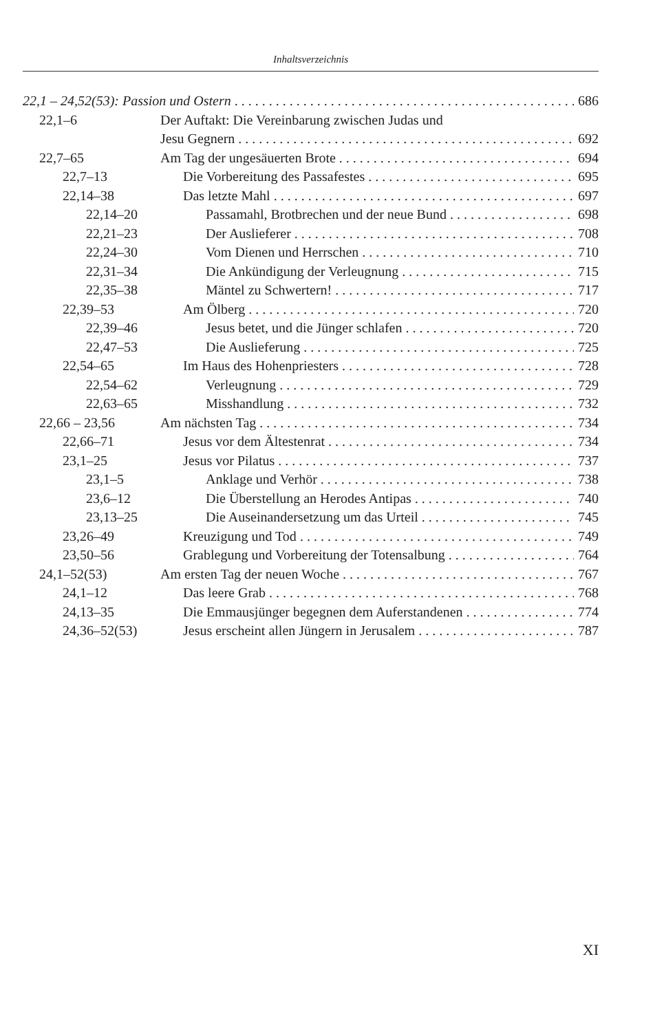Inhaltsverzeichnis
22,1 – 24,52(53): Passion und Ostern 686
22,1–6 Der Auftakt: Die Vereinbarung zwischen Judas und
Jesu Gegnern 692
22,7–65 Am Tag der ungesäuerten Brote 694
22,7–13 Die Vorbereitung des Passafestes 695
22,14–38 Das letzte Mahl 697
22,14–20 Passamahl, Brotbrechen und der neue Bund 698
22,21–23 Der Auslieferer 708
22,24–30 Vom Dienen und Herrschen 710
22,31–34 Die Ankündigung der Verleugnung 715
22,35–38 Mäntel zu Schwertern! 717
22,39–53 Am Ölberg 720
22,39–46 Jesus betet, und die Jünger schlafen 720
22,47–53 Die Auslieferung 725
22,54–65 Im Haus des Hohenpriesters 728
22,54–62 Verleugnung 729
22,63–65 Misshandlung 732
22,66 – 23,56 Am nächsten Tag 734
22,66–71 Jesus vor dem Ältestenrat 734
23,1–25 Jesus vor Pilatus 737
23,1–5 Anklage und Verhör 738
23,6–12 Die Überstellung an Herodes Antipas 740
23,13–25 Die Auseinandersetzung um das Urteil 745
23,26–49 Kreuzigung und Tod 749
23,50–56 Grablegung und Vorbereitung der Totensalbung 764
24,1–52(53) Am ersten Tag der neuen Woche 767
24,1–12 Das leere Grab 768
24,13–35 Die Emmausjünger begegnen dem Auferstandenen 774
24,36–52(53) Jesus erscheint allen Jüngern in Jerusalem 787
XI